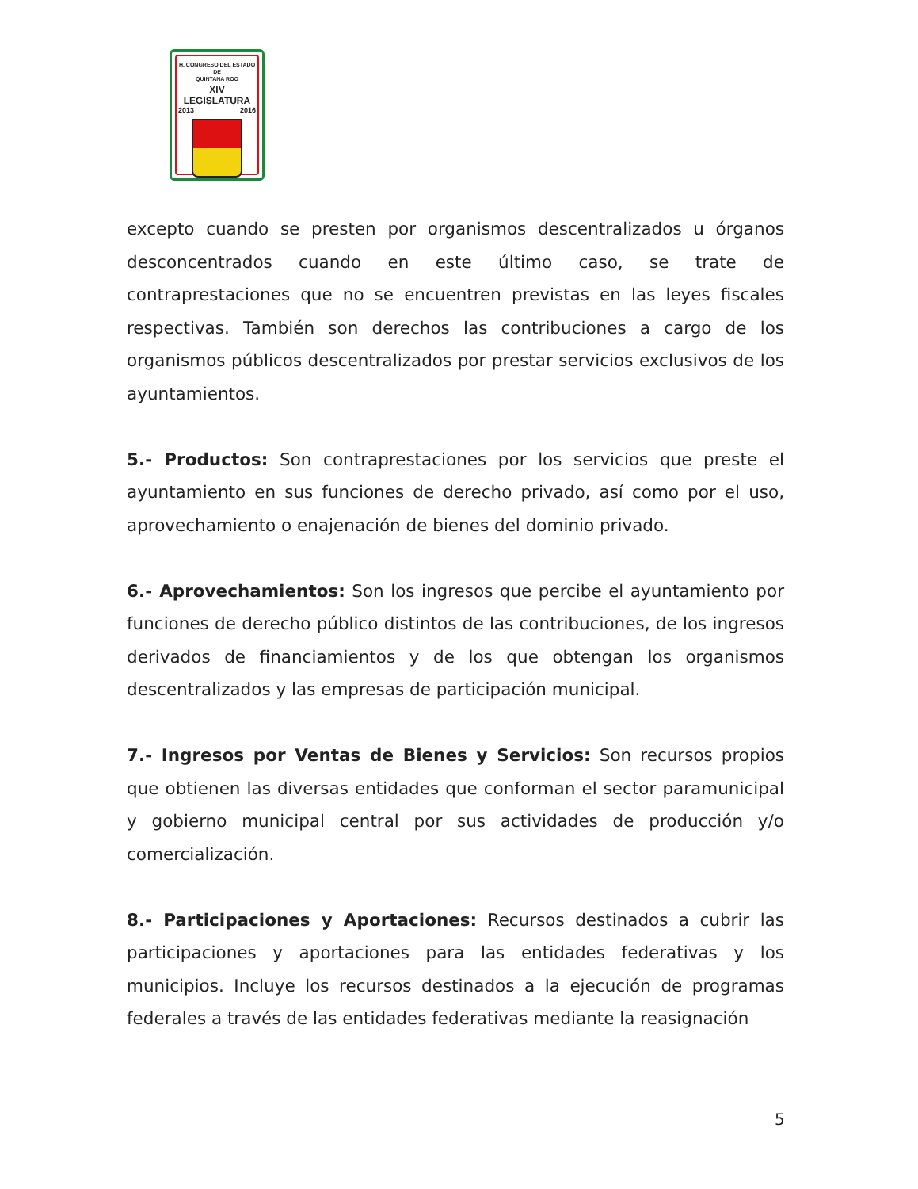H. CONGRESO DEL ESTADO
DE
QUINTANA ROO
XIV LEGISLATURA
2013 2016
excepto cuando se presten por organismos descentralizados u órganos desconcentrados cuando en este último caso, se trate de contraprestaciones que no se encuentren previstas en las leyes fiscales respectivas. También son derechos las contribuciones a cargo de los organismos públicos descentralizados por prestar servicios exclusivos de los ayuntamientos.
5.- Productos: Son contraprestaciones por los servicios que preste el ayuntamiento en sus funciones de derecho privado, así como por el uso, aprovechamiento o enajenación de bienes del dominio privado.
6.- Aprovechamientos: Son los ingresos que percibe el ayuntamiento por funciones de derecho público distintos de las contribuciones, de los ingresos derivados de financiamientos y de los que obtengan los organismos descentralizados y las empresas de participación municipal.
7.- Ingresos por Ventas de Bienes y Servicios: Son recursos propios que obtienen las diversas entidades que conforman el sector paramunicipal y gobierno municipal central por sus actividades de producción y/o comercialización.
8.- Participaciones y Aportaciones: Recursos destinados a cubrir las participaciones y aportaciones para las entidades federativas y los municipios. Incluye los recursos destinados a la ejecución de programas federales a través de las entidades federativas mediante la reasignación
5